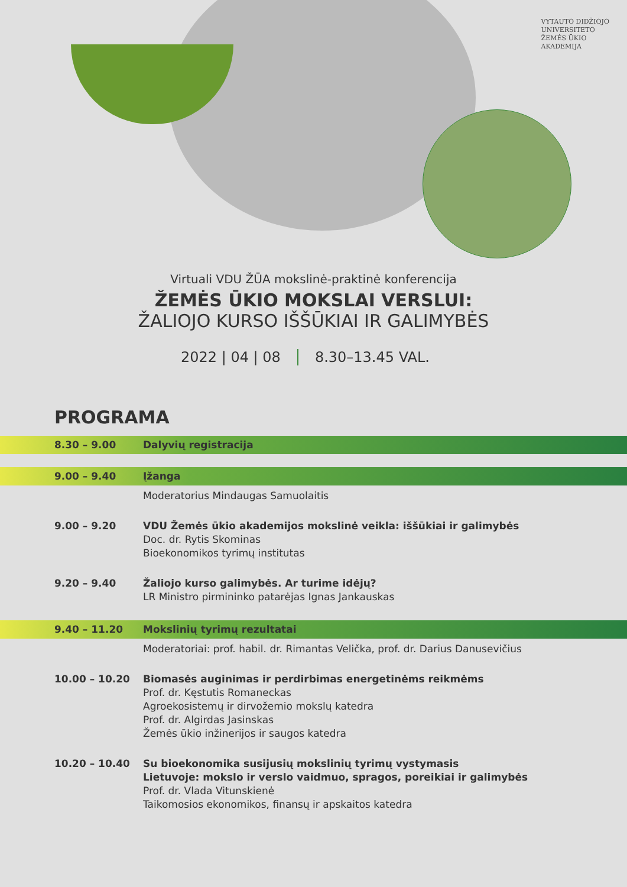VYTAUTO DIDŽIOJO
UNIVERSITETO
ŽEMĖS ŪKIO
AKADEMIJA
Virtuali VDU ŽŪA mokslinė-praktinė konferencija
ŽEMĖS ŪKIO MOKSLAI VERSLUI:
ŽALIOJO KURSO IŠŠŪKIAI IR GALIMYBĖS
2022 | 04 | 08 8.30–13.45 VAL.
PROGRAMA
8.30 – 9.00 Dalyvių registracija
9.00 – 9.40 Įžanga
Moderatorius Mindaugas Samuolaitis
9.00 – 9.20 VDU Žemės ūkio akademijos mokslinė veikla: iššūkiai ir galimybės
Doc. dr. Rytis Skominas
Bioekonomikos tyrimų institutas
9.20 – 9.40 Žaliojo kurso galimybės. Ar turime idėjų?
LR Ministro pirmininko patarėjas Ignas Jankauskas
9.40 – 11.20 Mokslinių tyrimų rezultatai
Moderatoriai: prof. habil. dr. Rimantas Velička, prof. dr. Darius Danusevičius
10.00 – 10.20 Biomasės auginimas ir perdirbimas energetinėms reikmėms
Prof. dr. Kęstutis Romaneckas
Agroekosistemų ir dirvožemio mokslų katedra
Prof. dr. Algirdas Jasinskas
Žemės ūkio inžinerijos ir saugos katedra
10.20 – 10.40 Su bioekonomika susijusių mokslinių tyrimų vystymasis
Lietuvoje: mokslo ir verslo vaidmuo, spragos, poreikiai ir galimybės
Prof. dr. Vlada Vitunskienė
Taikomosios ekonomikos, finansų ir apskaitos katedra